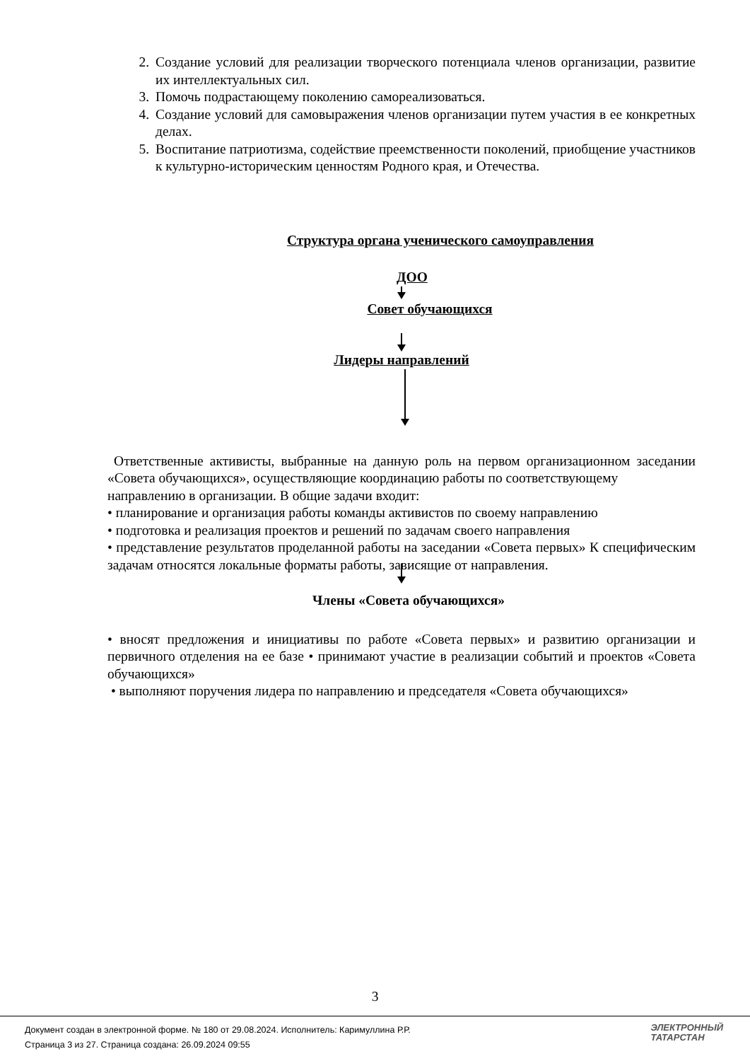2. Создание условий для реализации творческого потенциала членов организации, развитие их интеллектуальных сил.
3. Помочь подрастающему поколению самореализоваться.
4. Создание условий для самовыражения членов организации путем участия в ее конкретных делах.
5. Воспитание патриотизма, содействие преемственности поколений, приобщение участников к культурно-историческим ценностям Родного края, и Отечества.
Структура органа ученического самоуправления
ДОО
Совет обучающихся
Лидеры направлений
Ответственные активисты, выбранные на данную роль на первом организационном заседании «Совета обучающихся», осуществляющие координацию работы по соответствующему
направлению в организации. В общие задачи входит:
• планирование и организация работы команды активистов по своему направлению
• подготовка и реализация проектов и решений по задачам своего направления
• представление результатов проделанной работы на заседании «Совета первых» К специфическим задачам относятся локальные форматы работы, зависящие от направления.
Члены «Совета обучающихся»
• вносят предложения и инициативы по работе «Совета первых» и развитию организации и первичного отделения на ее базе • принимают участие в реализации событий и проектов «Совета обучающихся»
• выполняют поручения лидера по направлению и председателя «Совета обучающихся»
3
Документ создан в электронной форме. № 180 от 29.08.2024. Исполнитель: Каримуллина Р.Р.
Страница 3 из 27. Страница создана: 26.09.2024 09:55
ЭЛЕКТРОННЫЙ
ТАТАРСТАН